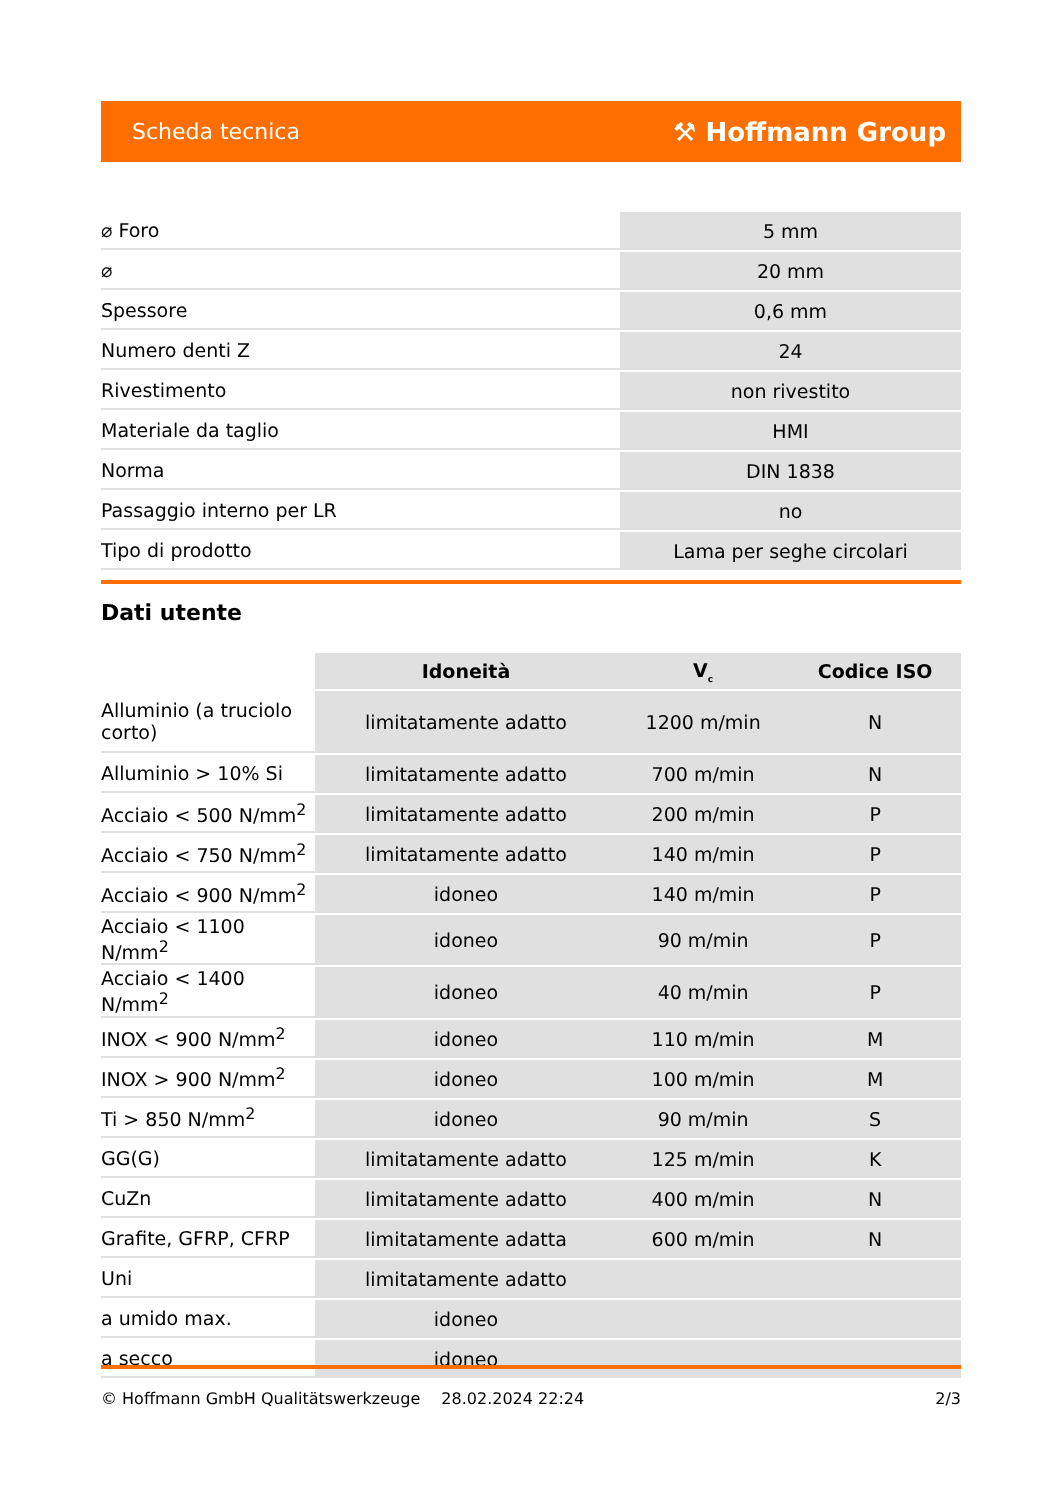Scheda tecnica ⚒ Hoffmann Group
| ⌀ Foro | 5 mm |
| ⌀ | 20 mm |
| Spessore | 0,6 mm |
| Numero denti Z | 24 |
| Rivestimento | non rivestito |
| Materiale da taglio | HMI |
| Norma | DIN 1838 |
| Passaggio interno per LR | no |
| Tipo di prodotto | Lama per seghe circolari |
Dati utente
| | Idoneità | V<sub>c</sub> | Codice ISO |
| --- | --- | --- | --- |
| Alluminio (a truciolo corto) | limitatamente adatto | 1200 m/min | N |
| Alluminio > 10% Si | limitatamente adatto | 700 m/min | N |
| Acciaio < 500 N/mm<sup>2</sup> | limitatamente adatto | 200 m/min | P |
| Acciaio < 750 N/mm<sup>2</sup> | limitatamente adatto | 140 m/min | P |
| Acciaio < 900 N/mm<sup>2</sup> | idoneo | 140 m/min | P |
| Acciaio < 1100 N/mm<sup>2</sup> | idoneo | 90 m/min | P |
| Acciaio < 1400 N/mm<sup>2</sup> | idoneo | 40 m/min | P |
| INOX < 900 N/mm<sup>2</sup> | idoneo | 110 m/min | M |
| INOX > 900 N/mm<sup>2</sup> | idoneo | 100 m/min | M |
| Ti > 850 N/mm<sup>2</sup> | idoneo | 90 m/min | S |
| GG(G) | limitatamente adatto | 125 m/min | K |
| CuZn | limitatamente adatto | 400 m/min | N |
| Grafite, GFRP, CFRP | limitatamente adatta | 600 m/min | N |
| Uni | limitatamente adatto | | |
| a umido max. | idoneo | | |
| a secco | idoneo | | |
© Hoffmann GmbH Qualitätswerkzeuge 28.02.2024 22:24 2/3